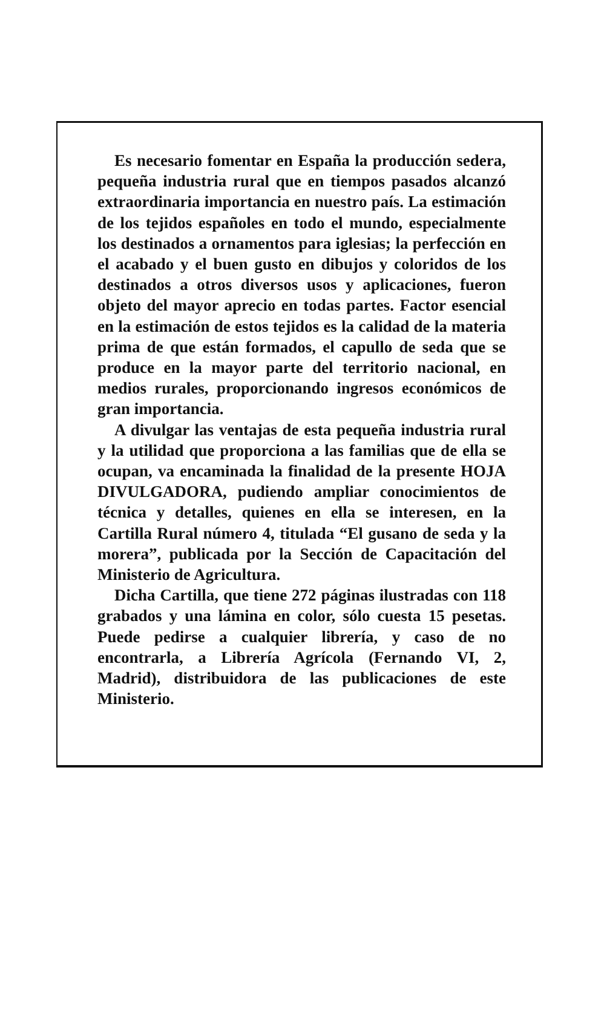Es necesario fomentar en España la producción sedera, pequeña industria rural que en tiempos pasados alcanzó extraordinaria importancia en nuestro país. La estimación de los tejidos españoles en todo el mundo, especialmente los destinados a ornamentos para iglesias; la perfección en el acabado y el buen gusto en dibujos y coloridos de los destinados a otros diversos usos y aplicaciones, fueron objeto del mayor aprecio en todas partes. Factor esencial en la estimación de estos tejidos es la calidad de la materia prima de que están formados, el capullo de seda que se produce en la mayor parte del territorio nacional, en medios rurales, proporcionando ingresos económicos de gran importancia.
A divulgar las ventajas de esta pequeña industria rural y la utilidad que proporciona a las familias que de ella se ocupan, va encaminada la finalidad de la presente HOJA DIVULGADORA, pudiendo ampliar conocimientos de técnica y detalles, quienes en ella se interesen, en la Cartilla Rural número 4, titulada “El gusano de seda y la morera”, publicada por la Sección de Capacitación del Ministerio de Agricultura.
Dicha Cartilla, que tiene 272 páginas ilustradas con 118 grabados y una lámina en color, sólo cuesta 15 pesetas. Puede pedirse a cualquier librería, y caso de no encontrarla, a Librería Agrícola (Fernando VI, 2, Madrid), distribuidora de las publicaciones de este Ministerio.